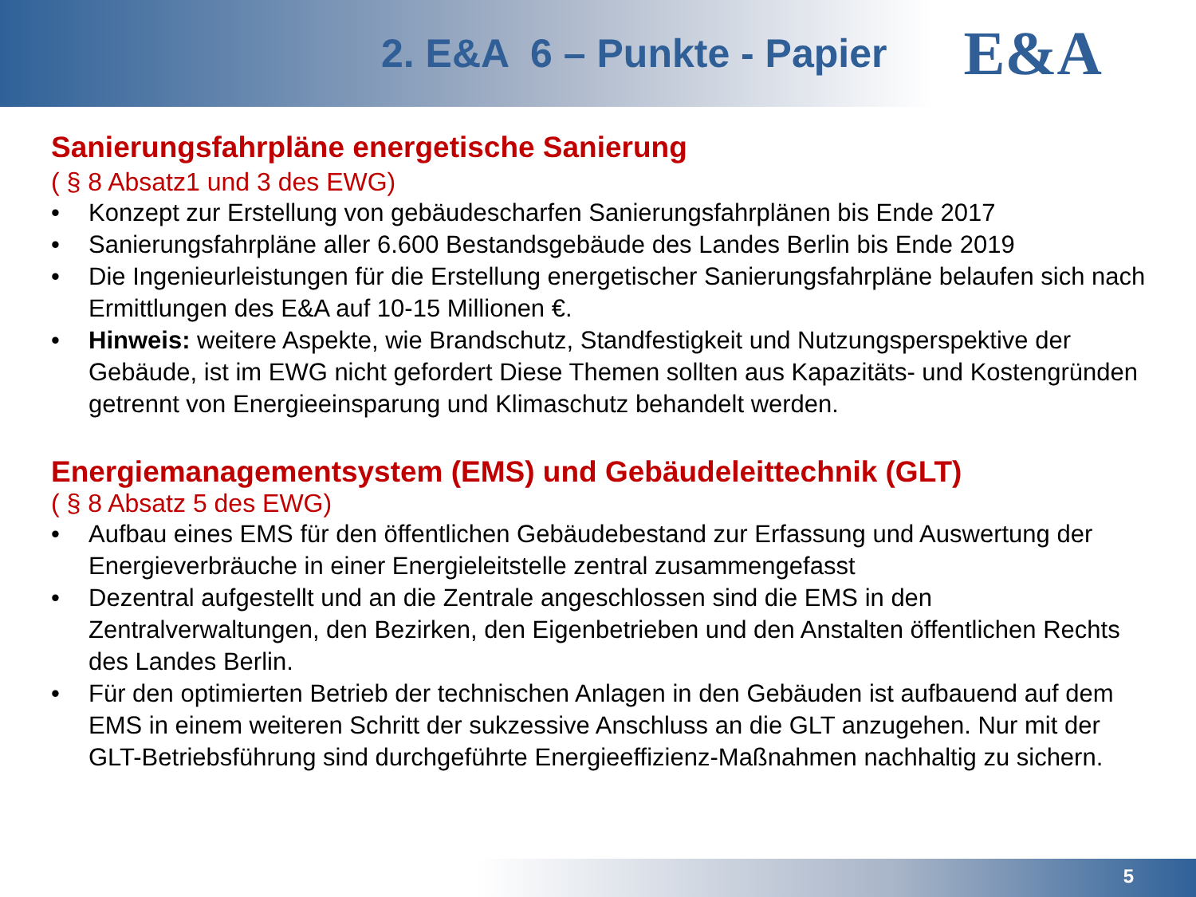2. E&A 6 – Punkte - Papier
E&A
Sanierungsfahrpläne energetische Sanierung
( § 8 Absatz1 und 3 des EWG)
• Konzept zur Erstellung von gebäudescharfen Sanierungsfahrplänen bis Ende 2017
• Sanierungsfahrpläne aller 6.600 Bestandsgebäude des Landes Berlin bis Ende 2019
• Die Ingenieurleistungen für die Erstellung energetischer Sanierungsfahrpläne belaufen sich nach Ermittlungen des E&A auf 10-15 Millionen €.
• Hinweis: weitere Aspekte, wie Brandschutz, Standfestigkeit und Nutzungsperspektive der Gebäude, ist im EWG nicht gefordert Diese Themen sollten aus Kapazitäts- und Kostengründen getrennt von Energieeinsparung und Klimaschutz behandelt werden.
Energiemanagementsystem (EMS) und Gebäudeleittechnik (GLT)
( § 8 Absatz 5 des EWG)
• Aufbau eines EMS für den öffentlichen Gebäudebestand zur Erfassung und Auswertung der Energieverbräuche in einer Energieleitstelle zentral zusammengefasst
• Dezentral aufgestellt und an die Zentrale angeschlossen sind die EMS in den Zentralverwaltungen, den Bezirken, den Eigenbetrieben und den Anstalten öffentlichen Rechts des Landes Berlin.
• Für den optimierten Betrieb der technischen Anlagen in den Gebäuden ist aufbauend auf dem EMS in einem weiteren Schritt der sukzessive Anschluss an die GLT anzugehen. Nur mit der GLT-Betriebsführung sind durchgeführte Energieeffizienz-Maßnahmen nachhaltig zu sichern.
5